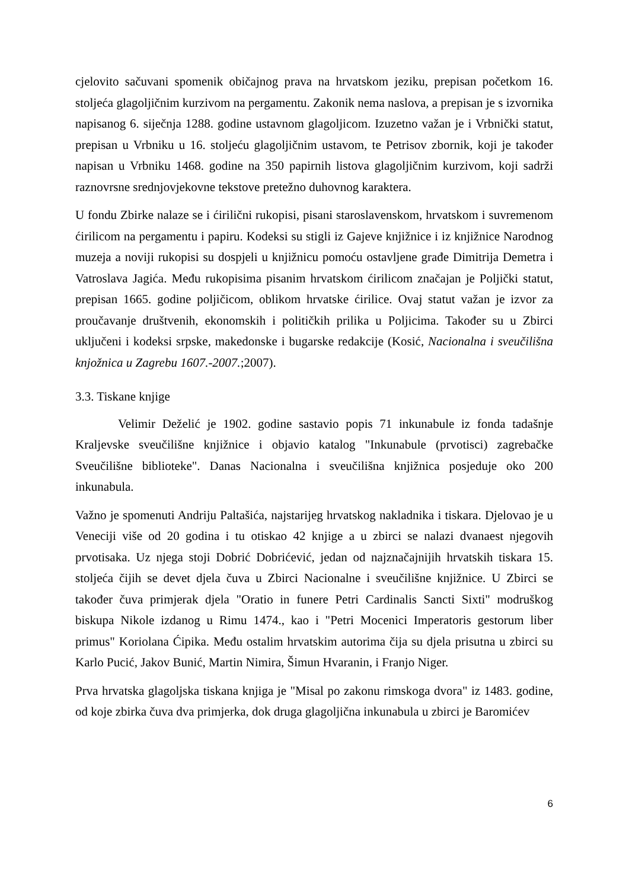cjelovito sačuvani spomenik običajnog prava na hrvatskom jeziku, prepisan početkom 16. stoljeća glagoljičnim kurzivom na pergamentu. Zakonik nema naslova, a prepisan je s izvornika napisanog 6. siječnja 1288. godine ustavnom glagoljicom. Izuzetno važan je i Vrbnički statut, prepisan u Vrbniku u 16. stoljeću glagoljičnim ustavom, te Petrisov zbornik, koji je također napisan u Vrbniku 1468. godine na 350 papirnih listova glagoljičnim kurzivom, koji sadrži raznovrsne srednjovjekovne tekstove pretežno duhovnog karaktera.
U fondu Zbirke nalaze se i ćirilični rukopisi, pisani staroslavenskom, hrvatskom i suvremenom ćirilicom na pergamentu i papiru. Kodeksi su stigli iz Gajeve knjižnice i iz knjižnice Narodnog muzeja a noviji rukopisi su dospjeli u knjižnicu pomoću ostavljene građe Dimitrija Demetra i Vatroslava Jagića. Među rukopisima pisanim hrvatskom ćirilicom značajan je Poljički statut, prepisan 1665. godine poljičicom, oblikom hrvatske ćirilice. Ovaj statut važan je izvor za proučavanje društvenih, ekonomskih i političkih prilika u Poljicima. Također su u Zbirci uključeni i kodeksi srpske, makedonske i bugarske redakcije (Kosić, Nacionalna i sveučilišna knjožnica u Zagrebu 1607.-2007.;2007).
3.3. Tiskane knjige
Velimir Deželić je 1902. godine sastavio popis 71 inkunabule iz fonda tadašnje Kraljevske sveučilišne knjižnice i objavio katalog "Inkunabule (prvotisci) zagrebačke Sveučilišne biblioteke". Danas Nacionalna i sveučilišna knjižnica posjeduje oko 200 inkunabula.
Važno je spomenuti Andriju Paltašića, najstarijeg hrvatskog nakladnika i tiskara. Djelovao je u Veneciji više od 20 godina i tu otiskao 42 knjige a u zbirci se nalazi dvanaest njegovih prvotisaka. Uz njega stoji Dobrić Dobrićević, jedan od najznačajnijih hrvatskih tiskara 15. stoljeća čijih se devet djela čuva u Zbirci Nacionalne i sveučilišne knjižnice. U Zbirci se također čuva primjerak djela "Oratio in funere Petri Cardinalis Sancti Sixti" modruškog biskupa Nikole izdanog u Rimu 1474., kao i "Petri Mocenici Imperatoris gestorum liber primus" Koriolana Ćipika. Među ostalim hrvatskim autorima čija su djela prisutna u zbirci su Karlo Pucić, Jakov Bunić, Martin Nimira, Šimun Hvaranin, i Franjo Niger.
Prva hrvatska glagoljska tiskana knjiga je "Misal po zakonu rimskoga dvora" iz 1483. godine, od koje zbirka čuva dva primjerka, dok druga glagoljična inkunabula u zbirci je Baromićev
6